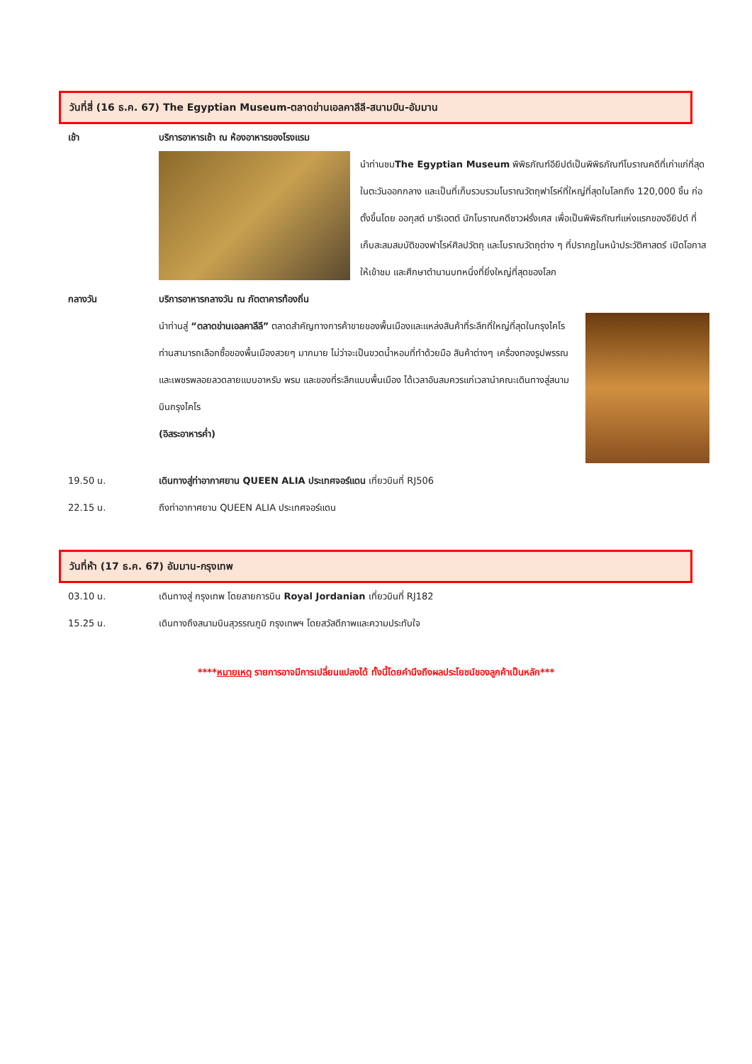วันที่สี่ (16 ธ.ค. 67) The Egyptian Museum-ตลาดข่านเอลคาลีลี-สนามบิน-อัมมาน
เช้า บริการอาหารเช้า ณ ห้องอาหารของโรงแรม
นำท่านชมThe Egyptian Museum พิพิธภัณฑ์อียิปต์เป็นพิพิธภัณฑ์โบราณคดีที่เก่าแก่ที่สุดในตะวันออกกลาง และเป็นที่เก็บรวบรวมโบราณวัตถุฟาโรห์ที่ใหญ่ที่สุดในโลกถึง 120,000 ชิ้น ก่อตั้งขึ้นโดย ออกุสต์ มาริเอตต์ นักโบราณคดีชาวฝรั่งเศส เพื่อเป็นพิพิธภัณฑ์แห่งแรกของอียิปต์ ที่เก็บสะสมสมบัติของฟาโรห์ศิลปวัตถุ และโบราณวัตถุต่าง ๆ ที่ปรากฏในหน้าประวัติศาสตร์ เปิดโอกาสให้เข้าชม และศึกษาตำนานบทหนึ่งที่ยิ่งใหญ่ที่สุดของโลก
กลางวัน บริการอาหารกลางวัน ณ ภัตตาคารท้องถิ่น
นำท่านสู่ “ตลาดข่านเอลคาลีลี” ตลาดสำคัญทางการค้าขายของพื้นเมืองและแหล่งสินค้าที่ระลึกที่ใหญ่ที่สุดในกรุงไคโร ท่านสามารถเลือกซื้อของพื้นเมืองสวยๆ มากมาย ไม่ว่าจะเป็นขวดน้ำหอมที่ทำด้วยมือ สินค้าต่างๆ เครื่องทองรูปพรรณและเพชรพลอยลวดลายแบบอาหรับ พรม และของที่ระลึกแบบพื้นเมือง ได้เวลาอันสมควรแก่เวลานำคณะเดินทางสู่สนามบินกรุงไคโร
(อิสระอาหารค่ำ)
19.50 น. เดินทางสู่ท่าอากาศยาน QUEEN ALIA ประเทศจอร์แดน เที่ยวบินที่ RJ506
22.15 น. ถึงท่าอากาศยาน QUEEN ALIA ประเทศจอร์แดน
วันที่ห้า (17 ธ.ค. 67) อัมมาน-กรุงเทพ
03.10 น. เดินทางสู่ กรุงเทพ โดยสายการบิน Royal Jordanian เที่ยวบินที่ RJ182
15.25 น. เดินทางถึงสนามบินสุวรรณภูมิ กรุงเทพฯ โดยสวัสดีภาพและความประทับใจ
****หมายเหตุ รายการอาจมีการเปลี่ยนแปลงได้ ทั้งนี้โดยคำนึงถึงผลประโยชน์ของลูกค้าเป็นหลัก***